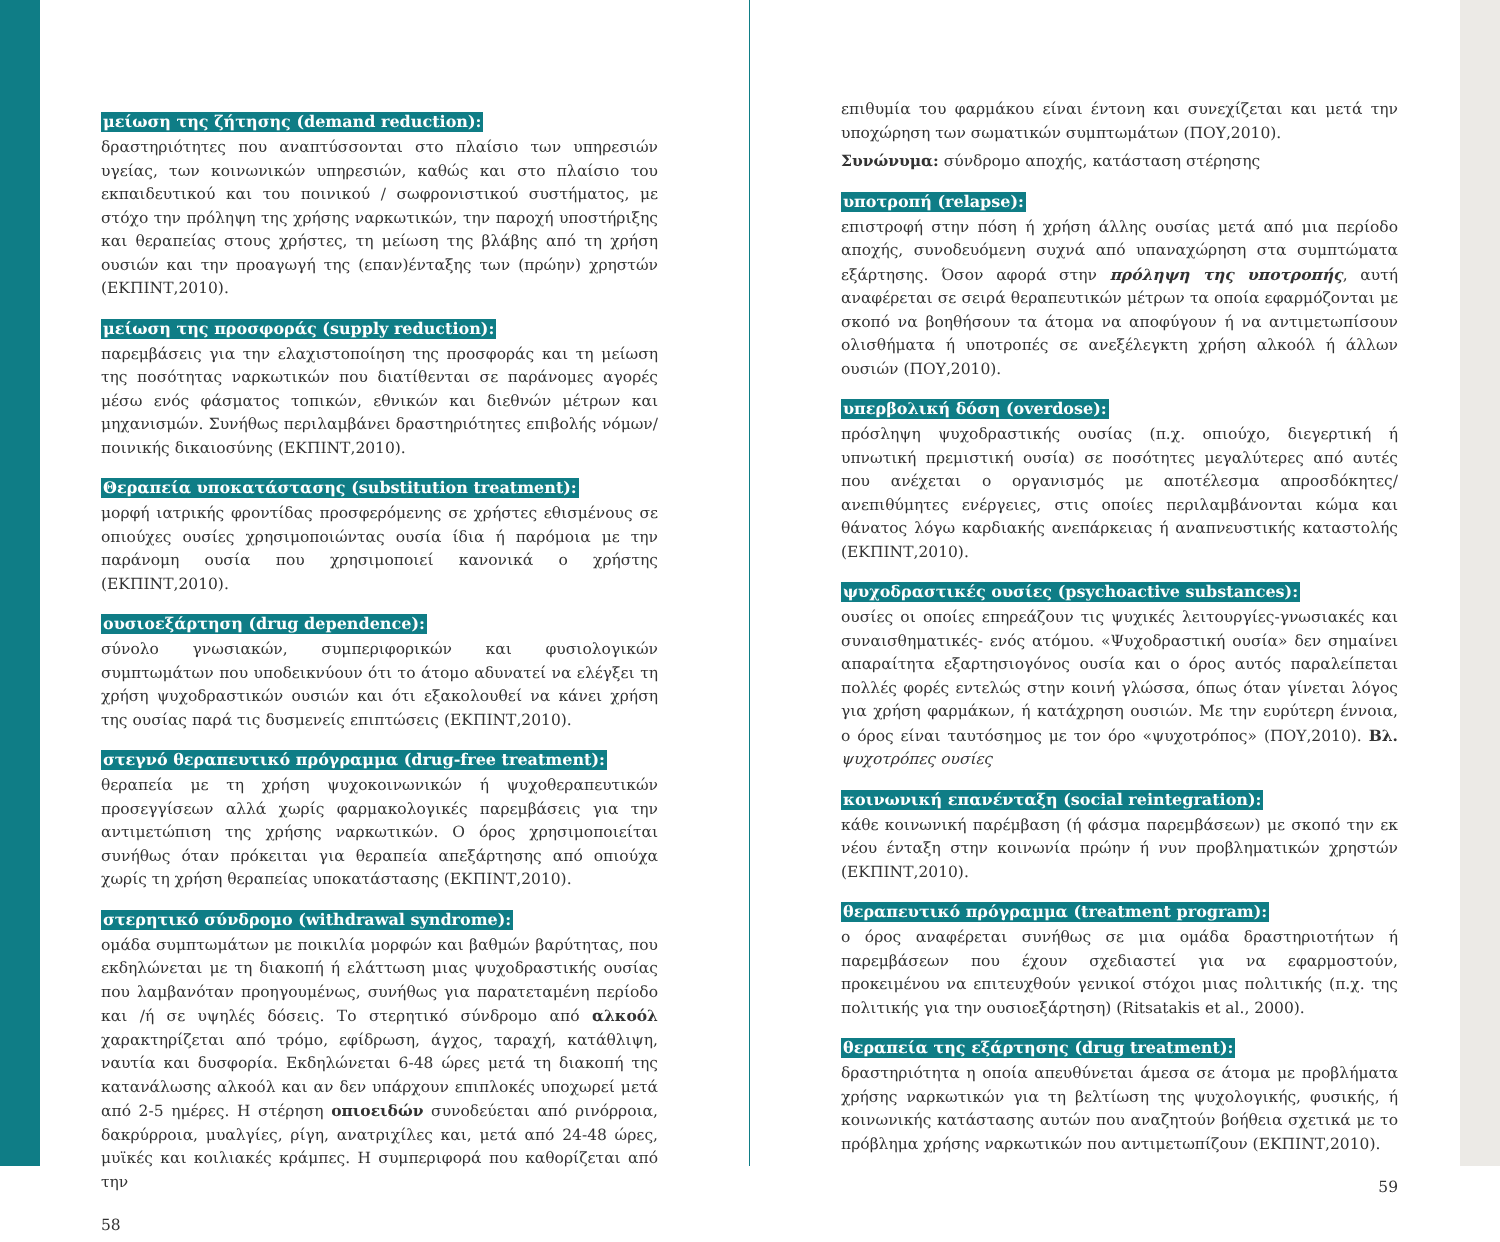μείωση της ζήτησης (demand reduction):
δραστηριότητες που αναπτύσσονται στο πλαίσιο των υπηρεσιών υγείας, των κοινωνικών υπηρεσιών, καθώς και στο πλαίσιο του εκπαιδευτικού και του ποινικού / σωφρονιστικού συστήματος, με στόχο την πρόληψη της χρήσης ναρκωτικών, την παροχή υποστήριξης και θεραπείας στους χρήστες, τη μείωση της βλάβης από τη χρήση ουσιών και την προαγωγή της (επαν)ένταξης των (πρώην) χρηστών (ΕΚΠΙΝΤ,2010).
μείωση της προσφοράς (supply reduction):
παρεμβάσεις για την ελαχιστοποίηση της προσφοράς και τη μείωση της ποσότητας ναρκωτικών που διατίθενται σε παράνομες αγορές μέσω ενός φάσματος τοπικών, εθνικών και διεθνών μέτρων και μηχανισμών. Συνήθως περιλαμβάνει δραστηριότητες επιβολής νόμων/ποινικής δικαιοσύνης (ΕΚΠΙΝΤ,2010).
Θεραπεία υποκατάστασης (substitution treatment):
μορφή ιατρικής φροντίδας προσφερόμενης σε χρήστες εθισμένους σε οπιούχες ουσίες χρησιμοποιώντας ουσία ίδια ή παρόμοια με την παράνομη ουσία που χρησιμοποιεί κανονικά ο χρήστης (ΕΚΠΙΝΤ,2010).
ουσιοεξάρτηση (drug dependence):
σύνολο γνωσιακών, συμπεριφορικών και φυσιολογικών συμπτωμάτων που υποδεικνύουν ότι το άτομο αδυνατεί να ελέγξει τη χρήση ψυχοδραστικών ουσιών και ότι εξακολουθεί να κάνει χρήση της ουσίας παρά τις δυσμενείς επιπτώσεις (ΕΚΠΙΝΤ,2010).
στεγνό θεραπευτικό πρόγραμμα (drug-free treatment):
θεραπεία με τη χρήση ψυχοκοινωνικών ή ψυχοθεραπευτικών προσεγγίσεων αλλά χωρίς φαρμακολογικές παρεμβάσεις για την αντιμετώπιση της χρήσης ναρκωτικών. Ο όρος χρησιμοποιείται συνήθως όταν πρόκειται για θεραπεία απεξάρτησης από οπιούχα χωρίς τη χρήση θεραπείας υποκατάστασης (ΕΚΠΙΝΤ,2010).
στερητικό σύνδρομο (withdrawal syndrome):
ομάδα συμπτωμάτων με ποικιλία μορφών και βαθμών βαρύτητας, που εκδηλώνεται με τη διακοπή ή ελάττωση μιας ψυχοδραστικής ουσίας που λαμβανόταν προηγουμένως, συνήθως για παρατεταμένη περίοδο και /ή σε υψηλές δόσεις. Το στερητικό σύνδρομο από αλκοόλ χαρακτηρίζεται από τρόμο, εφίδρωση, άγχος, ταραχή, κατάθλιψη, ναυτία και δυσφορία. Εκδηλώνεται 6-48 ώρες μετά τη διακοπή της κατανάλωσης αλκοόλ και αν δεν υπάρχουν επιπλοκές υποχωρεί μετά από 2-5 ημέρες. Η στέρηση οπιοειδών συνοδεύεται από ρινόρροια, δακρύρροια, μυαλγίες, ρίγη, ανατριχίλες και, μετά από 24-48 ώρες, μυϊκές και κοιλιακές κράμπες. Η συμπεριφορά που καθορίζεται από την
58
επιθυμία του φαρμάκου είναι έντονη και συνεχίζεται και μετά την υποχώρηση των σωματικών συμπτωμάτων (ΠΟΥ,2010).
Συνώνυμα: σύνδρομο αποχής, κατάσταση στέρησης
υποτροπή (relapse):
επιστροφή στην πόση ή χρήση άλλης ουσίας μετά από μια περίοδο αποχής, συνοδευόμενη συχνά από υπαναχώρηση στα συμπτώματα εξάρτησης. Όσον αφορά στην πρόληψη της υποτροπής, αυτή αναφέρεται σε σειρά θεραπευτικών μέτρων τα οποία εφαρμόζονται με σκοπό να βοηθήσουν τα άτομα να αποφύγουν ή να αντιμετωπίσουν ολισθήματα ή υποτροπές σε ανεξέλεγκτη χρήση αλκοόλ ή άλλων ουσιών (ΠΟΥ,2010).
υπερβολική δόση (overdose):
πρόσληψη ψυχοδραστικής ουσίας (π.χ. οπιούχο, διεγερτική ή υπνωτική πρεμιστική ουσία) σε ποσότητες μεγαλύτερες από αυτές που ανέχεται ο οργανισμός με αποτέλεσμα απροσδόκητες/ανεπιθύμητες ενέργειες, στις οποίες περιλαμβάνονται κώμα και θάνατος λόγω καρδιακής ανεπάρκειας ή αναπνευστικής καταστολής (ΕΚΠΙΝΤ,2010).
ψυχοδραστικές ουσίες (psychoactive substances):
ουσίες οι οποίες επηρεάζουν τις ψυχικές λειτουργίες-γνωσιακές και συναισθηματικές- ενός ατόμου. «Ψυχοδραστική ουσία» δεν σημαίνει απαραίτητα εξαρτησιογόνος ουσία και ο όρος αυτός παραλείπεται πολλές φορές εντελώς στην κοινή γλώσσα, όπως όταν γίνεται λόγος για χρήση φαρμάκων, ή κατάχρηση ουσιών. Με την ευρύτερη έννοια, ο όρος είναι ταυτόσημος με τον όρο «ψυχοτρόπος» (ΠΟΥ,2010). Βλ. ψυχοτρόπες ουσίες
κοινωνική επανένταξη (social reintegration):
κάθε κοινωνική παρέμβαση (ή φάσμα παρεμβάσεων) με σκοπό την εκ νέου ένταξη στην κοινωνία πρώην ή νυν προβληματικών χρηστών (ΕΚΠΙΝΤ,2010).
θεραπευτικό πρόγραμμα (treatment program):
ο όρος αναφέρεται συνήθως σε μια ομάδα δραστηριοτήτων ή παρεμβάσεων που έχουν σχεδιαστεί για να εφαρμοστούν, προκειμένου να επιτευχθούν γενικοί στόχοι μιας πολιτικής (π.χ. της πολιτικής για την ουσιοεξάρτηση) (Ritsatakis et al., 2000).
θεραπεία της εξάρτησης (drug treatment):
δραστηριότητα η οποία απευθύνεται άμεσα σε άτομα με προβλήματα χρήσης ναρκωτικών για τη βελτίωση της ψυχολογικής, φυσικής, ή κοινωνικής κατάστασης αυτών που αναζητούν βοήθεια σχετικά με το πρόβλημα χρήσης ναρκωτικών που αντιμετωπίζουν (ΕΚΠΙΝΤ,2010).
59